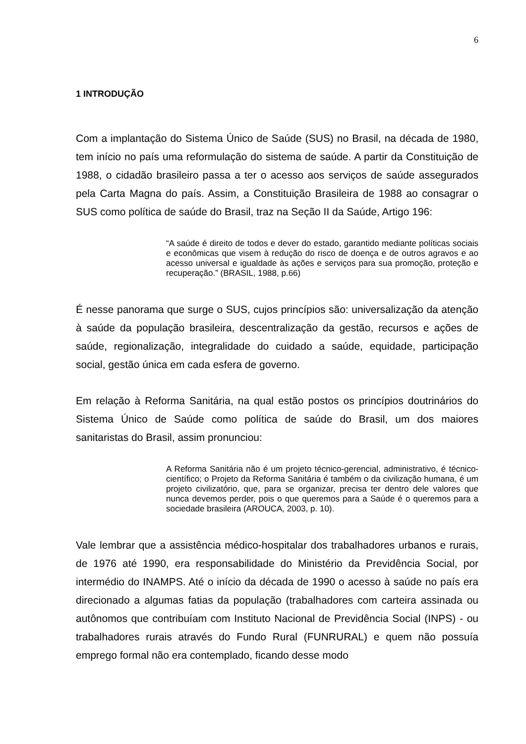6
1 INTRODUÇÃO
Com a implantação do Sistema Único de Saúde (SUS) no Brasil, na década de 1980, tem início no país uma reformulação do sistema de saúde. A partir da Constituição de 1988, o cidadão brasileiro passa a ter o acesso aos serviços de saúde assegurados pela Carta Magna do país. Assim, a Constituição Brasileira de 1988 ao consagrar o SUS como política de saúde do Brasil, traz na Seção II da Saúde, Artigo 196:
“A saúde é direito de todos e dever do estado, garantido mediante políticas sociais e econômicas que visem à redução do risco de doença e de outros agravos e ao acesso universal e igualdade às ações e serviços para sua promoção, proteção e recuperação.” (BRASIL, 1988, p.66)
É nesse panorama que surge o SUS, cujos princípios são: universalização da atenção à saúde da população brasileira, descentralização da gestão, recursos e ações de saúde, regionalização, integralidade do cuidado a saúde, equidade, participação social, gestão única em cada esfera de governo.
Em relação à Reforma Sanitária, na qual estão postos os princípios doutrinários do Sistema Único de Saúde como política de saúde do Brasil, um dos maiores sanitaristas do Brasil, assim pronunciou:
A Reforma Sanitária não é um projeto técnico-gerencial, administrativo, é técnico-científico; o Projeto da Reforma Sanitária é também o da civilização humana, é um projeto civilizatório, que, para se organizar, precisa ter dentro dele valores que nunca devemos perder, pois o que queremos para a Saúde é o queremos para a sociedade brasileira (AROUCA, 2003, p. 10).
Vale lembrar que a assistência médico-hospitalar dos trabalhadores urbanos e rurais, de 1976 até 1990, era responsabilidade do Ministério da Previdência Social, por intermédio do INAMPS. Até o início da década de 1990 o acesso à saúde no país era direcionado a algumas fatias da população (trabalhadores com carteira assinada ou autônomos que contribuíam com Instituto Nacional de Previdência Social (INPS) - ou trabalhadores rurais através do Fundo Rural (FUNRURAL) e quem não possuía emprego formal não era contemplado, ficando desse modo